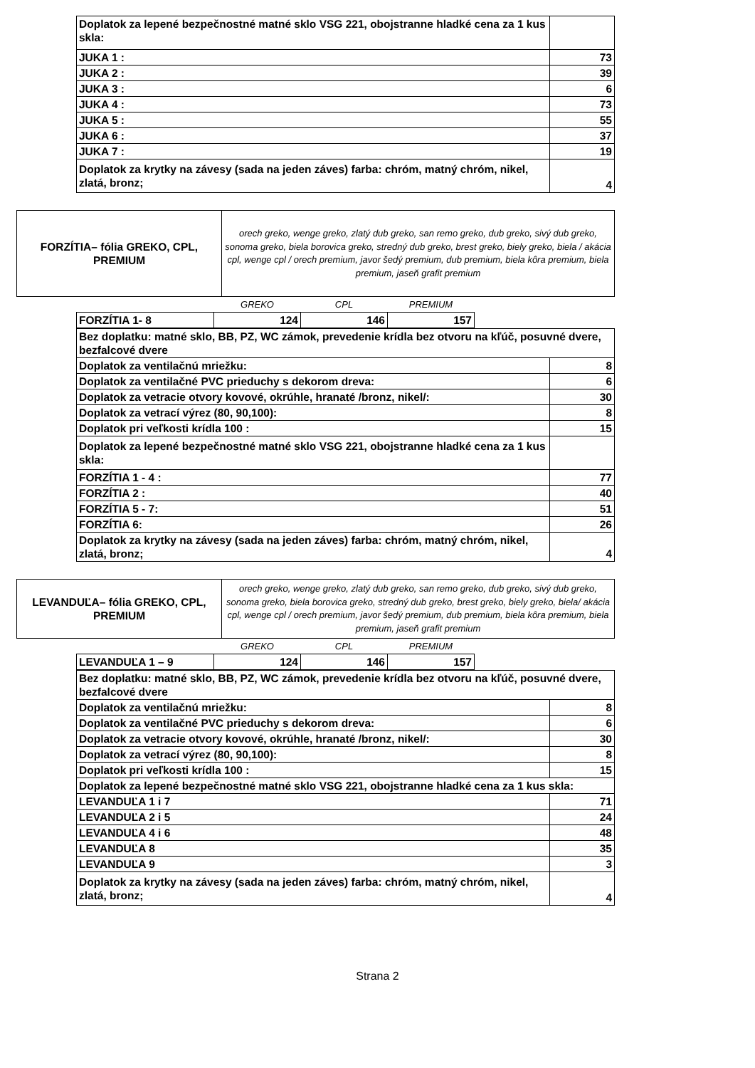| Doplatok za lepené bezpečnostné matné sklo VSG 221, obojstranne hladké cena za 1 kus skla: | |
| JUKA 1 : | 73 |
| JUKA 2 : | 39 |
| JUKA 3 : | 6 |
| JUKA 4 : | 73 |
| JUKA 5 : | 55 |
| JUKA 6 : | 37 |
| JUKA 7 : | 19 |
| Doplatok za krytky na závesy (sada na jeden záves) farba: chróm, matný chróm, nikel, zlatá, bronz; | 4 |
| FORZÍTIA– fólia GREKO, CPL, PREMIUM | orech greko, wenge greko, zlatý dub greko, san remo greko, dub greko, sivý dub greko, sonoma greko, biela borovica greko, stredný dub greko, brest greko, biely greko, biela / akácia cpl, wenge cpl / orech premium, javor šedý premium, dub premium, biela kôra premium, biela premium, jaseň grafit premium |
| | GREKO | CPL | PREMIUM |
| FORZÍTIA 1- 8 | 124 | 146 | 157 |
| Bez doplatku: matné sklo, BB, PZ, WC zámok, prevedenie krídla bez otvoru na kľúč, posuvné dvere, bezfalcové dvere | |
| Doplatok za ventilačnú mriežku: | 8 |
| Doplatok za ventilačné PVC prieduchy s dekorom dreva: | 6 |
| Doplatok za vetracie otvory kovové, okrúhle, hranaté /bronz, nikel/: | 30 |
| Doplatok za vetrací výrez (80, 90,100): | 8 |
| Doplatok pri veľkosti krídla 100 : | 15 |
| Doplatok za lepené bezpečnostné matné sklo VSG 221, obojstranne hladké cena za 1 kus skla: | |
| FORZÍTIA 1 - 4 : | 77 |
| FORZÍTIA 2 : | 40 |
| FORZÍTIA 5 - 7: | 51 |
| FORZÍTIA 6: | 26 |
| Doplatok za krytky na závesy (sada na jeden záves) farba: chróm, matný chróm, nikel, zlatá, bronz; | 4 |
| LEVANDUĽA– fólia GREKO, CPL, PREMIUM | orech greko, wenge greko, zlatý dub greko, san remo greko, dub greko, sivý dub greko, sonoma greko, biela borovica greko, stredný dub greko, brest greko, biely greko, biela/ akácia cpl, wenge cpl / orech premium, javor šedý premium, dub premium, biela kôra premium, biela premium, jaseň grafit premium |
| | GREKO | CPL | PREMIUM |
| LEVANDUĽA 1 – 9 | 124 | 146 | 157 |
| Bez doplatku: matné sklo, BB, PZ, WC zámok, prevedenie krídla bez otvoru na kľúč, posuvné dvere, bezfalcové dvere | |
| Doplatok za ventilačnú mriežku: | 8 |
| Doplatok za ventilačné PVC prieduchy s dekorom dreva: | 6 |
| Doplatok za vetracie otvory kovové, okrúhle, hranaté /bronz, nikel/: | 30 |
| Doplatok za vetrací výrez (80, 90,100): | 8 |
| Doplatok pri veľkosti krídla 100 : | 15 |
| Doplatok za lepené bezpečnostné matné sklo VSG 221, obojstranne hladké cena za 1 kus skla: | |
| LEVANDUĽA 1 i 7 | 71 |
| LEVANDUĽA 2 i 5 | 24 |
| LEVANDUĽA 4 i 6 | 48 |
| LEVANDUĽA 8 | 35 |
| LEVANDUĽA 9 | 3 |
| Doplatok za krytky na závesy (sada na jeden záves) farba: chróm, matný chróm, nikel, zlatá, bronz; | 4 |
Strana 2